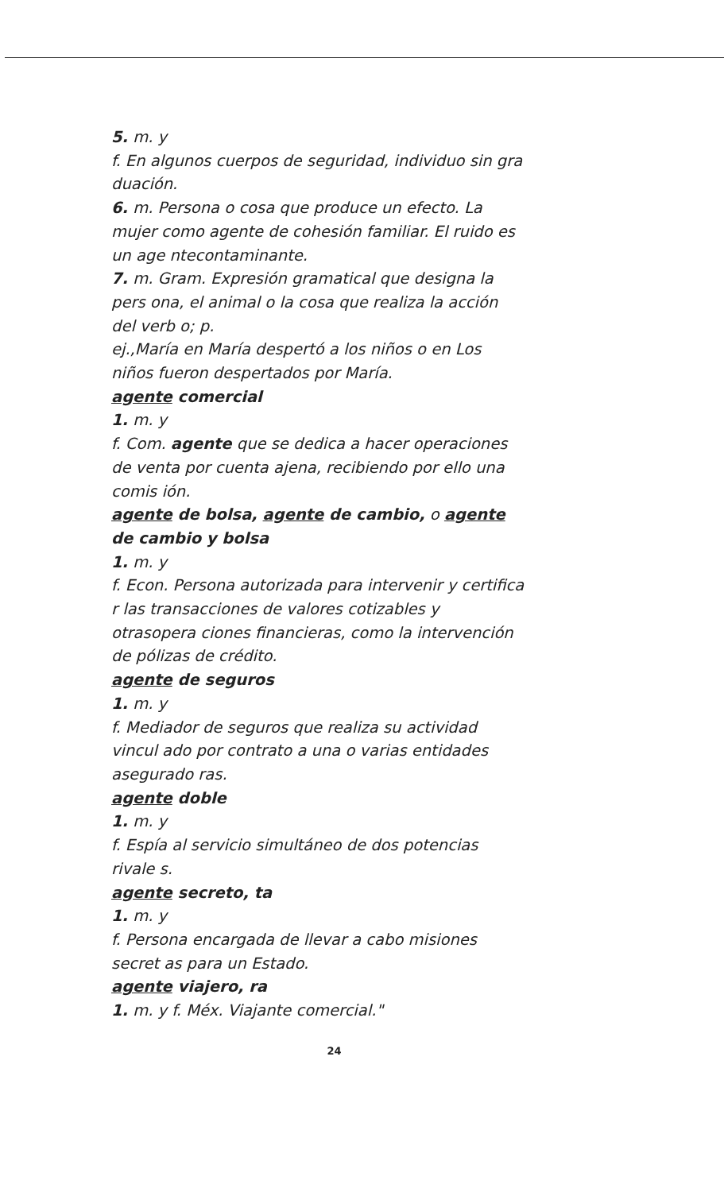5. m. y
f. En algunos cuerpos de seguridad, individuo sin gra duación.
6. m. Persona o cosa que produce un efecto. La mujer como agente de cohesión familiar. El ruido es un age ntecontaminante.
7. m. Gram. Expresión gramatical que designa la pers ona, el animal o la cosa que realiza la acción del verb o; p.
ej.,María en María despertó a los niños o en Los niños fueron despertados por María.
agente comercial
1. m. y
f. Com. agente que se dedica a hacer operaciones de venta por cuenta ajena, recibiendo por ello una comis ión.
agente de bolsa, agente de cambio, o agente de cambio y bolsa
1. m. y
f. Econ. Persona autorizada para intervenir y certifica r las transacciones de valores cotizables y otrasopera ciones financieras, como la intervención de pólizas de crédito.
agente de seguros
1. m. y
f. Mediador de seguros que realiza su actividad vincul ado por contrato a una o varias entidades asegurado ras.
agente doble
1. m. y
f. Espía al servicio simultáneo de dos potencias rivale s.
agente secreto, ta
1. m. y
f. Persona encargada de llevar a cabo misiones secret as para un Estado.
agente viajero, ra
1. m. y f. Méx. Viajante comercial."
24